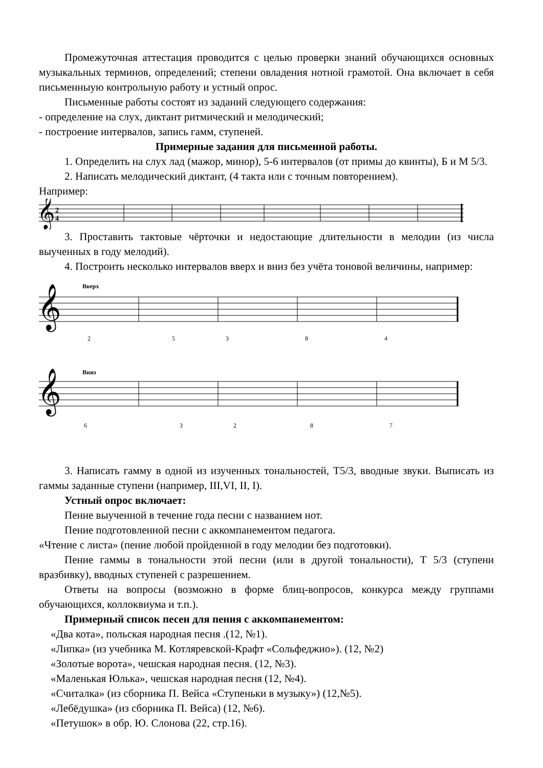Промежуточная аттестация проводится с целью проверки знаний обучающихся основных музыкальных терминов, определений; степени овладения нотной грамотой. Она включает в себя письменныую контрольную работу и устный опрос.
Письменные работы состоят из заданий следующего содержания:
- определение на слух, диктант ритмический и мелодический;
- построение интервалов, запись гамм, ступеней.
Примерные задания для письменной работы.
1. Определить на слух лад (мажор, минор), 5-6 интервалов (от примы до квинты), Б и М 5/3.
2. Написать мелодический диктант, (4 такта или с точным повторением).
Например:
𝄞
2
4
3. Проставить тактовые чёрточки и недостающие длительности в мелодии (из числа выученных в году мелодий).
4. Построить несколько интервалов вверх и вниз без учёта тоновой величины, например:
Вверх
𝄞
2
5
3
8
4
Вниз
𝄞
6
3
2
8
7
3. Написать гамму в одной из изученных тональностей, Т5/3, вводные звуки. Выписать из гаммы заданные ступени (например, III,VI, II, I).
Устный опрос включает:
Пение выученной в течение года песни с названием нот.
Пение подготовленной песни с аккомпанементом педагога.
«Чтение с листа» (пение любой пройденной в году мелодии без подготовки).
Пение гаммы в тональности этой песни (или в другой тональности), Т 5/3 (ступени вразбивку), вводных ступеней с разрешением.
Ответы на вопросы (возможно в форме блиц-вопросов, конкурса между группами обучающихся, коллоквиума и т.п.).
Примерный список песен для пения с аккомпанементом:
«Два кота», польская народная песня .(12, №1).
«Липка» (из учебника М. Котляревской-Крафт «Сольфеджио»). (12, №2)
«Золотые ворота», чешская народная песня. (12, №3).
«Маленькая Юлька», чешская народная песня (12, №4).
«Считалка» (из сборника П. Вейса «Ступеньки в музыку») (12,№5).
«Лебёдушка» (из сборника П. Вейса) (12, №6).
«Петушок» в обр. Ю. Слонова (22, стр.16).